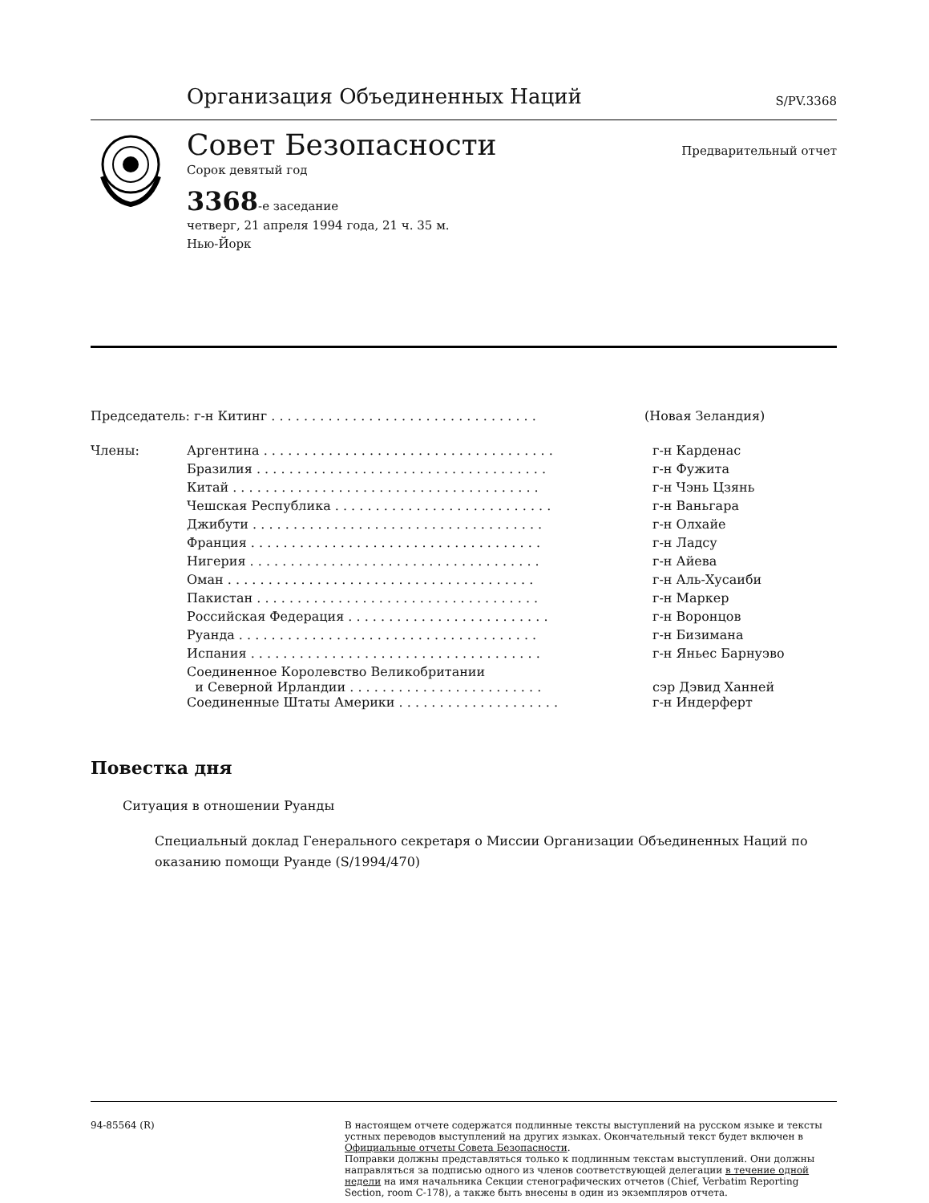Организация Объединенных Наций
S/PV.3368
Совет Безопасности
Предварительный отчет
Сорок девятый год
3368-е заседание
четверг, 21 апреля 1994 года, 21 ч. 35 м.
Нью-Йорк
| Председатель: г-н Китинг . . . . . . . . . . . . . . . . . . . . . . . . . . . . . . . . . | | (Новая Зеландия) |
| Члены: | Аргентина . . . . . . . . . . . . . . . . . . . . . . . . . . . . . . . . . . . . | г-н Карденас |
| | Бразилия . . . . . . . . . . . . . . . . . . . . . . . . . . . . . . . . . . . . | г-н Фужита |
| | Китай . . . . . . . . . . . . . . . . . . . . . . . . . . . . . . . . . . . . . . | г-н Чэнь Цзянь |
| | Чешская Республика . . . . . . . . . . . . . . . . . . . . . . . . . . . | г-н Ваньгара |
| | Джибути . . . . . . . . . . . . . . . . . . . . . . . . . . . . . . . . . . . . | г-н Олхайе |
| | Франция . . . . . . . . . . . . . . . . . . . . . . . . . . . . . . . . . . . . | г-н Ладсу |
| | Нигерия . . . . . . . . . . . . . . . . . . . . . . . . . . . . . . . . . . . . | г-н Айева |
| | Оман . . . . . . . . . . . . . . . . . . . . . . . . . . . . . . . . . . . . . . | г-н Аль-Хусаиби |
| | Пакистан . . . . . . . . . . . . . . . . . . . . . . . . . . . . . . . . . . . | г-н Маркер |
| | Российская Федерация . . . . . . . . . . . . . . . . . . . . . . . . . | г-н Воронцов |
| | Руанда . . . . . . . . . . . . . . . . . . . . . . . . . . . . . . . . . . . . . | г-н Бизимана |
| | Испания . . . . . . . . . . . . . . . . . . . . . . . . . . . . . . . . . . . . | г-н Яньес Барнуэво |
| | Соединенное Королевство Великобритании и Северной Ирландии . . . . . . . . . . . . . . . . . . . . . . . . | сэр Дэвид Ханней |
| | Соединенные Штаты Америки . . . . . . . . . . . . . . . . . . . . | г-н Индерферт |
Повестка дня
Ситуация в отношении Руанды
Специальный доклад Генерального секретаря о Миссии Организации Объединенных Наций по оказанию помощи Руанде (S/1994/470)
94-85564 (R)
В настоящем отчете содержатся подлинные тексты выступлений на русском языке и тексты устных переводов выступлений на других языках. Окончательный текст будет включен в Официальные отчеты Совета Безопасности.
Поправки должны представляться только к подлинным текстам выступлений. Они должны направляться за подписью одного из членов соответствующей делегации в течение одной недели на имя начальника Секции стенографических отчетов (Chief, Verbatim Reporting Section, room C-178), а также быть внесены в один из экземпляров отчета.